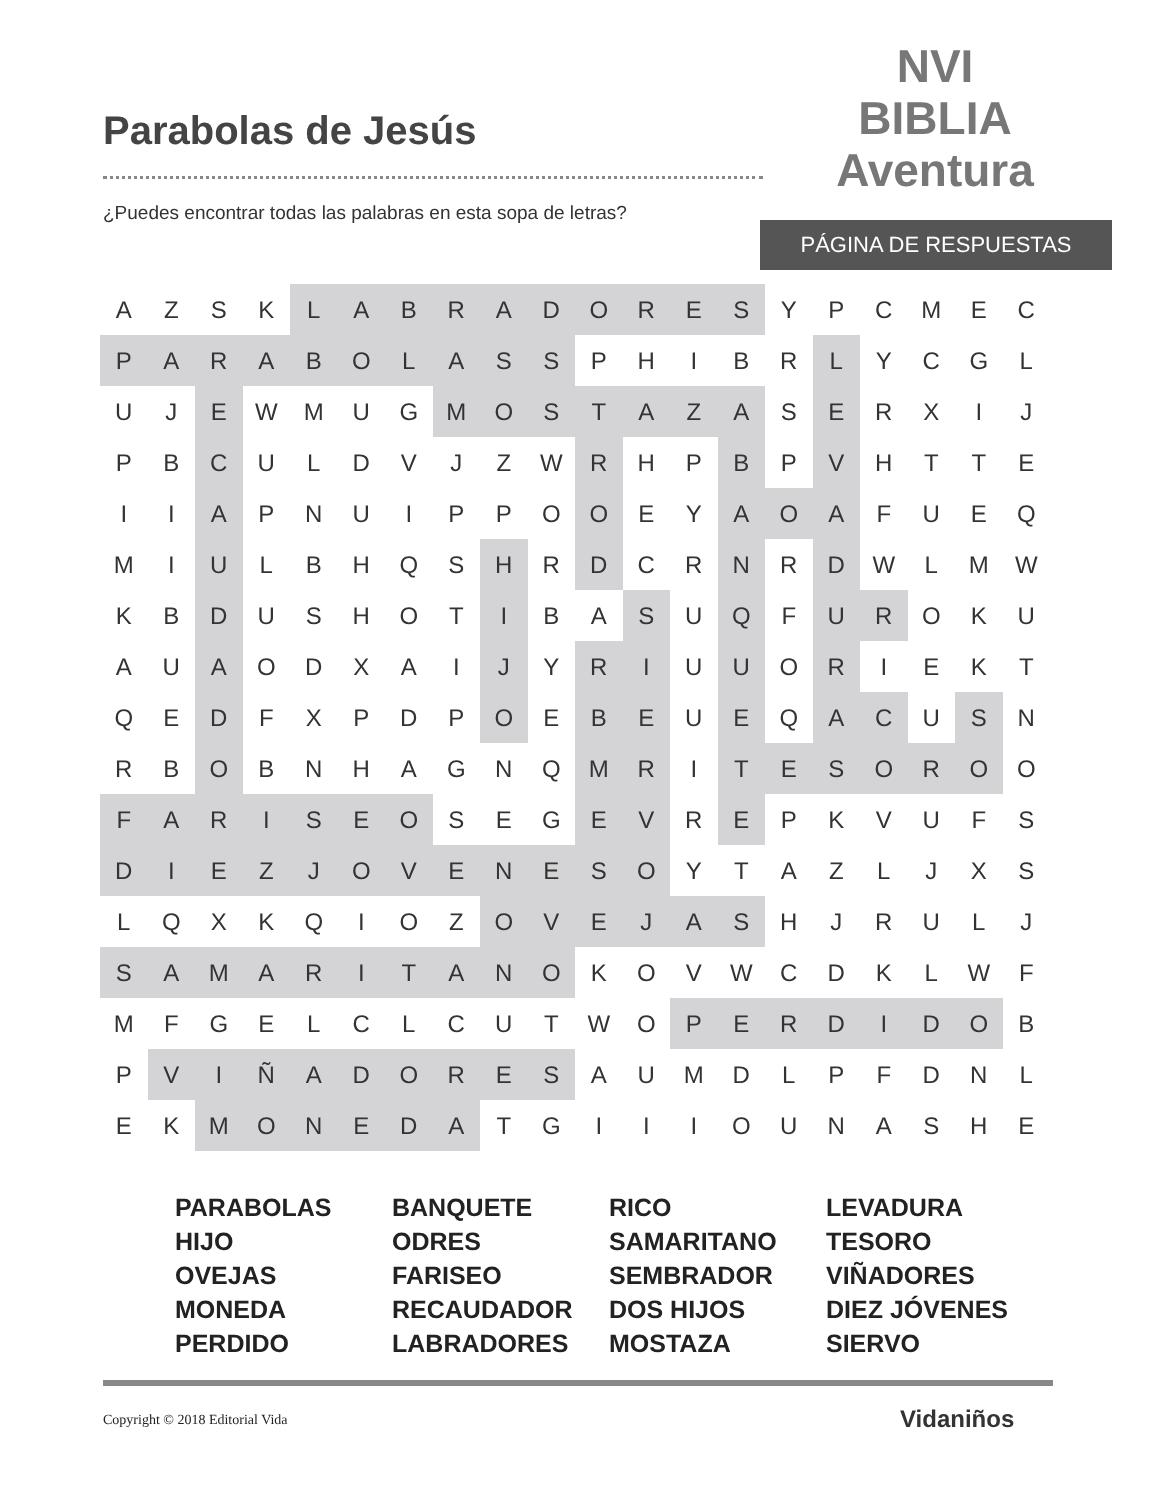Parabolas de Jesús
¿Puedes encontrar todas las palabras en esta sopa de letras?
NVI
BIBLIA
Aventura
PÁGINA DE RESPUESTAS
| A | Z | S | K | L | A | B | R | A | D | O | R | E | S | Y | P | C | M | E | C |
| P | A | R | A | B | O | L | A | S | S | P | H | I | B | R | L | Y | C | G | L |
| U | J | E | W | M | U | G | M | O | S | T | A | Z | A | S | E | R | X | I | J |
| P | B | C | U | L | D | V | J | Z | W | R | H | P | B | P | V | H | T | T | E |
| I | I | A | P | N | U | I | P | P | O | O | E | Y | A | O | A | F | U | E | Q |
| M | I | U | L | B | H | Q | S | H | R | D | C | R | N | R | D | W | L | M | W |
| K | B | D | U | S | H | O | T | I | B | A | S | U | Q | F | U | R | O | K | U |
| A | U | A | O | D | X | A | I | J | Y | R | I | U | U | O | R | I | E | K | T |
| Q | E | D | F | X | P | D | P | O | E | B | E | U | E | Q | A | C | U | S | N |
| R | B | O | B | N | H | A | G | N | Q | M | R | I | T | E | S | O | R | O | O |
| F | A | R | I | S | E | O | S | E | G | E | V | R | E | P | K | V | U | F | S |
| D | I | E | Z | J | O | V | E | N | E | S | O | Y | T | A | Z | L | J | X | S |
| L | Q | X | K | Q | I | O | Z | O | V | E | J | A | S | H | J | R | U | L | J |
| S | A | M | A | R | I | T | A | N | O | K | O | V | W | C | D | K | L | W | F |
| M | F | G | E | L | C | L | C | U | T | W | O | P | E | R | D | I | D | O | B |
| P | V | I | Ñ | A | D | O | R | E | S | A | U | M | D | L | P | F | D | N | L |
| E | K | M | O | N | E | D | A | T | G | I | I | I | O | U | N | A | S | H | E |
PARABOLAS
HIJO
OVEJAS
MONEDA
PERDIDO
BANQUETE
ODRES
FARISEO
RECAUDADOR
LABRADORES
RICO
SAMARITANO
SEMBRADOR
DOS HIJOS
MOSTAZA
LEVADURA
TESORO
VIÑADORES
DIEZ JÓVENES
SIERVO
Copyright © 2018 Editorial Vida
Vidaniños